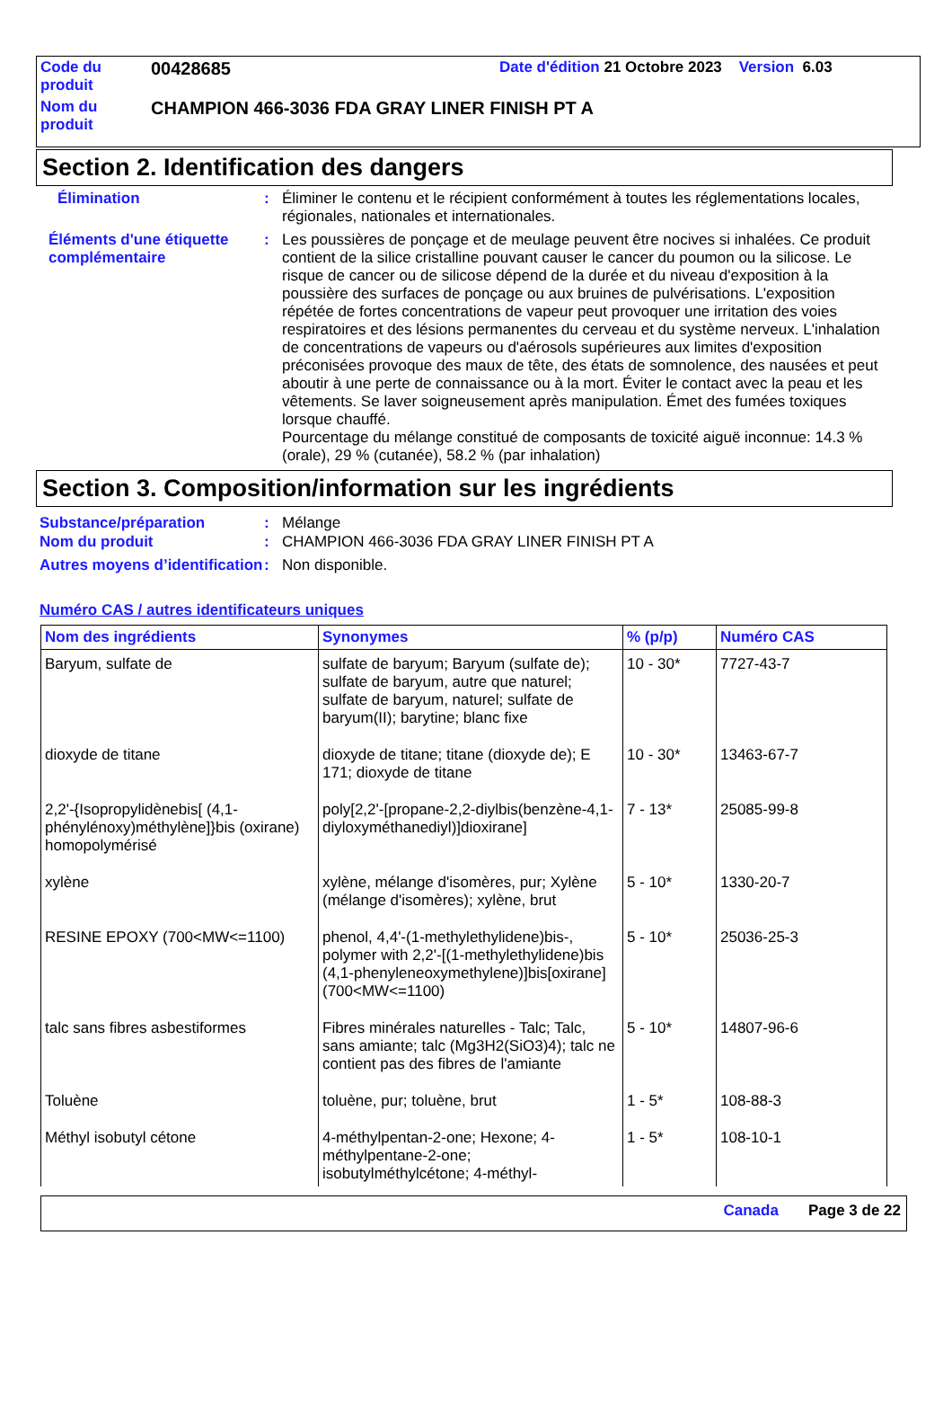| Code du produit | 00428685 | Date d'édition 21 Octobre 2023 Version 6.03 |
| Nom du produit | CHAMPION 466-3036 FDA GRAY LINER FINISH PT A | |
Section 2. Identification des dangers
Élimination : Éliminer le contenu et le récipient conformément à toutes les réglementations locales, régionales, nationales et internationales.
Éléments d'une étiquette complémentaire
: Les poussières de ponçage et de meulage peuvent être nocives si inhalées. Ce produit contient de la silice cristalline pouvant causer le cancer du poumon ou la silicose. Le risque de cancer ou de silicose dépend de la durée et du niveau d'exposition à la poussière des surfaces de ponçage ou aux bruines de pulvérisations. L'exposition répétée de fortes concentrations de vapeur peut provoquer une irritation des voies respiratoires et des lésions permanentes du cerveau et du système nerveux. L'inhalation de concentrations de vapeurs ou d'aérosols supérieures aux limites d'exposition préconisées provoque des maux de tête, des états de somnolence, des nausées et peut aboutir à une perte de connaissance ou à la mort. Éviter le contact avec la peau et les vêtements. Se laver soigneusement après manipulation. Émet des fumées toxiques lorsque chauffé.
Pourcentage du mélange constitué de composants de toxicité aiguë inconnue: 14.3 % (orale), 29 % (cutanée), 58.2 % (par inhalation)
Section 3. Composition/information sur les ingrédients
Substance/préparation : Mélange
Nom du produit : CHAMPION 466-3036 FDA GRAY LINER FINISH PT A
Autres moyens d’identification
: Non disponible.
Numéro CAS / autres identificateurs uniques
| Nom des ingrédients | Synonymes | % (p/p) | Numéro CAS |
| --- | --- | --- | --- |
| Baryum, sulfate de | sulfate de baryum; Baryum (sulfate de); sulfate de baryum, autre que naturel; sulfate de baryum, naturel; sulfate de baryum(II); barytine; blanc fixe | 10 - 30* | 7727-43-7 |
| dioxyde de titane | dioxyde de titane; titane (dioxyde de); E 171; dioxyde de titane | 10 - 30* | 13463-67-7 |
| 2,2'-{Isopropylidènebis[ (4,1-phénylénoxy)méthylène]}bis (oxirane) homopolymérisé | poly[2,2'-[propane-2,2-diylbis(benzène-4,1-diyloxyméthanediyl)]dioxirane] | 7 - 13* | 25085-99-8 |
| xylène | xylène, mélange d'isomères, pur; Xylène (mélange d'isomères); xylène, brut | 5 - 10* | 1330-20-7 |
| RESINE EPOXY (700<MW<=1100) | phenol, 4,4'-(1-methylethylidene)bis-, polymer with 2,2'-[(1-methylethylidene)bis (4,1-phenyleneoxymethylene)]bis[oxirane] (700<MW<=1100) | 5 - 10* | 25036-25-3 |
| talc sans fibres asbestiformes | Fibres minérales naturelles - Talc; Talc, sans amiante; talc (Mg3H2(SiO3)4); talc ne contient pas des fibres de l'amiante | 5 - 10* | 14807-96-6 |
| Toluène | toluène, pur; toluène, brut | 1 - 5* | 108-88-3 |
| Méthyl isobutyl cétone | 4-méthylpentan-2-one; Hexone; 4-méthylpentane-2-one; isobutylméthylcétone; 4-méthyl- | 1 - 5* | 108-10-1 |
Canada Page 3 de 22